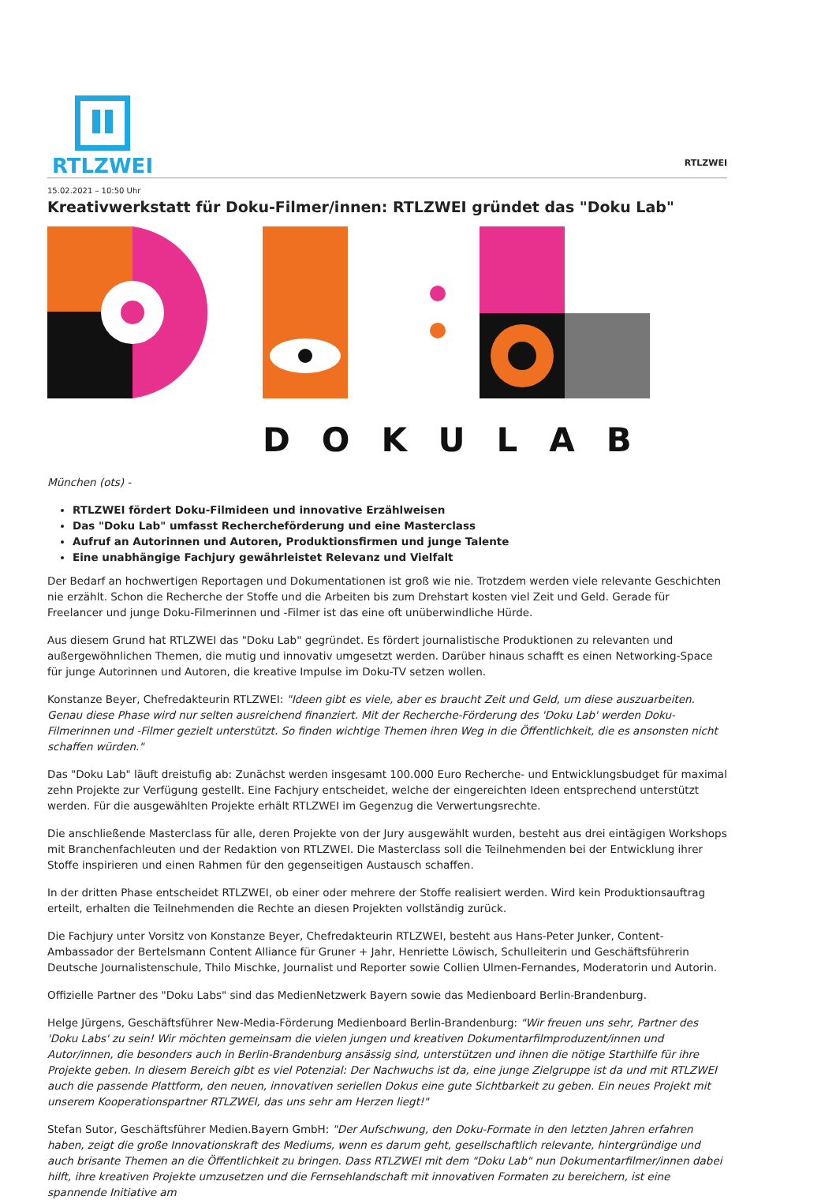RTLZWEI
RTLZWEI
15.02.2021 – 10:50 Uhr
Kreativwerkstatt für Doku-Filmer/innen: RTLZWEI gründet das "Doku Lab"
DOKULAB
München (ots) -
RTLZWEI fördert Doku-Filmideen und innovative Erzählweisen
Das "Doku Lab" umfasst Rechercheförderung und eine Masterclass
Aufruf an Autorinnen und Autoren, Produktionsfirmen und junge Talente
Eine unabhängige Fachjury gewährleistet Relevanz und Vielfalt
Der Bedarf an hochwertigen Reportagen und Dokumentationen ist groß wie nie. Trotzdem werden viele relevante Geschichten nie erzählt. Schon die Recherche der Stoffe und die Arbeiten bis zum Drehstart kosten viel Zeit und Geld. Gerade für Freelancer und junge Doku-Filmerinnen und -Filmer ist das eine oft unüberwindliche Hürde.
Aus diesem Grund hat RTLZWEI das "Doku Lab" gegründet. Es fördert journalistische Produktionen zu relevanten und außergewöhnlichen Themen, die mutig und innovativ umgesetzt werden. Darüber hinaus schafft es einen Networking-Space für junge Autorinnen und Autoren, die kreative Impulse im Doku-TV setzen wollen.
Konstanze Beyer, Chefredakteurin RTLZWEI: "Ideen gibt es viele, aber es braucht Zeit und Geld, um diese auszuarbeiten. Genau diese Phase wird nur selten ausreichend finanziert. Mit der Recherche-Förderung des 'Doku Lab' werden Doku-Filmerinnen und -Filmer gezielt unterstützt. So finden wichtige Themen ihren Weg in die Öffentlichkeit, die es ansonsten nicht schaffen würden."
Das "Doku Lab" läuft dreistufig ab: Zunächst werden insgesamt 100.000 Euro Recherche- und Entwicklungsbudget für maximal zehn Projekte zur Verfügung gestellt. Eine Fachjury entscheidet, welche der eingereichten Ideen entsprechend unterstützt werden. Für die ausgewählten Projekte erhält RTLZWEI im Gegenzug die Verwertungsrechte.
Die anschließende Masterclass für alle, deren Projekte von der Jury ausgewählt wurden, besteht aus drei eintägigen Workshops mit Branchenfachleuten und der Redaktion von RTLZWEI. Die Masterclass soll die Teilnehmenden bei der Entwicklung ihrer Stoffe inspirieren und einen Rahmen für den gegenseitigen Austausch schaffen.
In der dritten Phase entscheidet RTLZWEI, ob einer oder mehrere der Stoffe realisiert werden. Wird kein Produktionsauftrag erteilt, erhalten die Teilnehmenden die Rechte an diesen Projekten vollständig zurück.
Die Fachjury unter Vorsitz von Konstanze Beyer, Chefredakteurin RTLZWEI, besteht aus Hans-Peter Junker, Content-Ambassador der Bertelsmann Content Alliance für Gruner + Jahr, Henriette Löwisch, Schulleiterin und Geschäftsführerin Deutsche Journalistenschule, Thilo Mischke, Journalist und Reporter sowie Collien Ulmen-Fernandes, Moderatorin und Autorin.
Offizielle Partner des "Doku Labs" sind das MedienNetzwerk Bayern sowie das Medienboard Berlin-Brandenburg.
Helge Jürgens, Geschäftsführer New-Media-Förderung Medienboard Berlin-Brandenburg: "Wir freuen uns sehr, Partner des 'Doku Labs' zu sein! Wir möchten gemeinsam die vielen jungen und kreativen Dokumentarfilmproduzent/innen und Autor/innen, die besonders auch in Berlin-Brandenburg ansässig sind, unterstützen und ihnen die nötige Starthilfe für ihre Projekte geben. In diesem Bereich gibt es viel Potenzial: Der Nachwuchs ist da, eine junge Zielgruppe ist da und mit RTLZWEI auch die passende Plattform, den neuen, innovativen seriellen Dokus eine gute Sichtbarkeit zu geben. Ein neues Projekt mit unserem Kooperationspartner RTLZWEI, das uns sehr am Herzen liegt!"
Stefan Sutor, Geschäftsführer Medien.Bayern GmbH: "Der Aufschwung, den Doku-Formate in den letzten Jahren erfahren haben, zeigt die große Innovationskraft des Mediums, wenn es darum geht, gesellschaftlich relevante, hintergründige und auch brisante Themen an die Öffentlichkeit zu bringen. Dass RTLZWEI mit dem "Doku Lab" nun Dokumentarfilmer/innen dabei hilft, ihre kreativen Projekte umzusetzen und die Fernsehlandschaft mit innovativen Formaten zu bereichern, ist eine spannende Initiative am